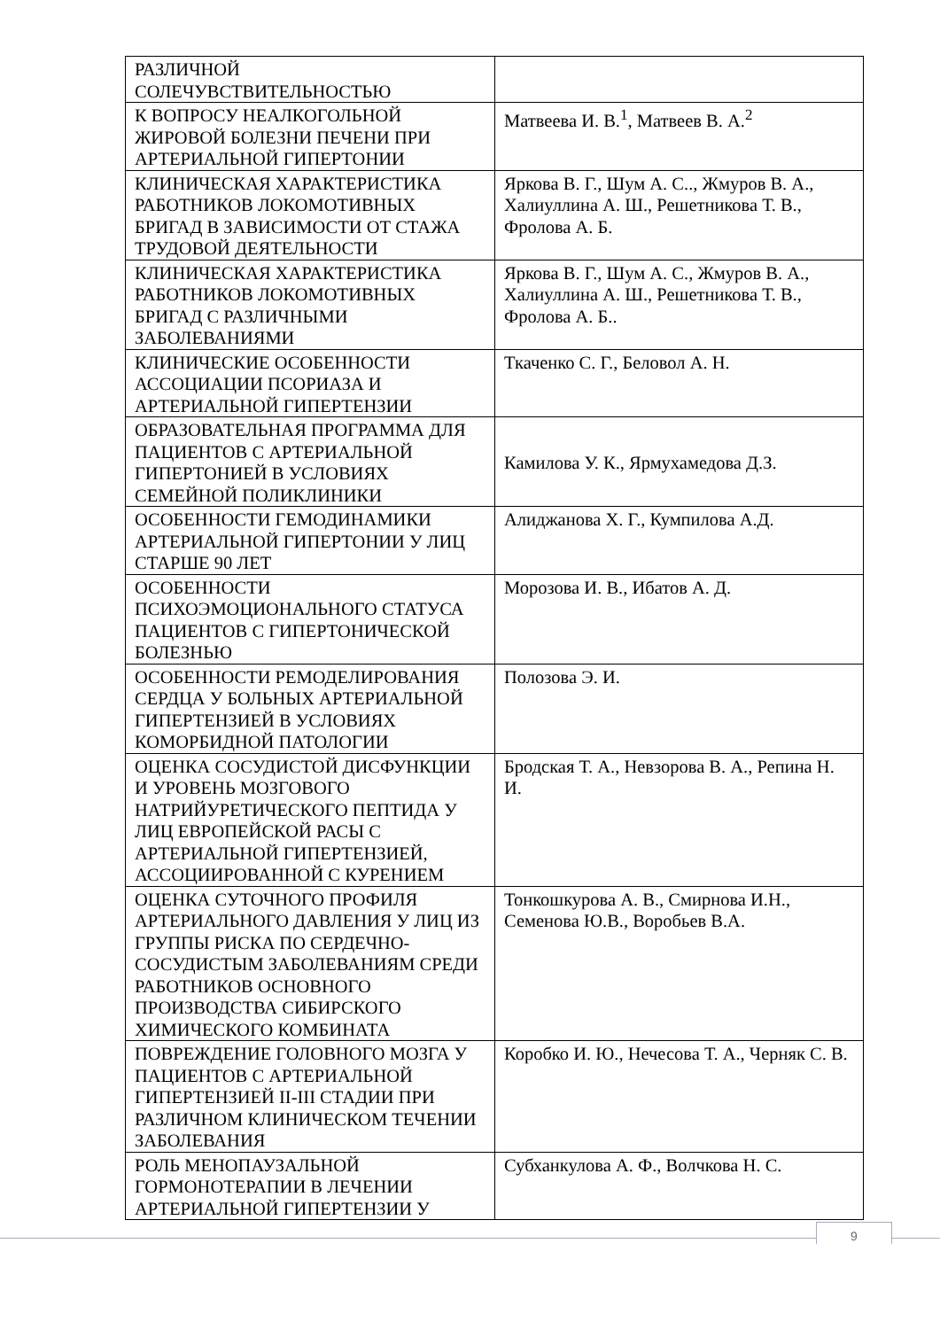| РАЗЛИЧНОЙ СОЛЕЧУВСТВИТЕЛЬНОСТЬЮ | |
| К ВОПРОСУ НЕАЛКОГОЛЬНОЙ ЖИРОВОЙ БОЛЕЗНИ ПЕЧЕНИ ПРИ АРТЕРИАЛЬНОЙ ГИПЕРТОНИИ | Матвеева И. В.<sup>1</sup>, Матвеев В. А.<sup>2</sup> |
| КЛИНИЧЕСКАЯ ХАРАКТЕРИСТИКА РАБОТНИКОВ ЛОКОМОТИВНЫХ БРИГАД В ЗАВИСИМОСТИ ОТ СТАЖА ТРУДОВОЙ ДЕЯТЕЛЬНОСТИ | Яркова В. Г., Шум А. С.., Жмуров В. А., Халиуллина А. Ш., Решетникова Т. В., Фролова А. Б. |
| КЛИНИЧЕСКАЯ ХАРАКТЕРИСТИКА РАБОТНИКОВ ЛОКОМОТИВНЫХ БРИГАД С РАЗЛИЧНЫМИ ЗАБОЛЕВАНИЯМИ | Яркова В. Г., Шум А. С., Жмуров В. А., Халиуллина А. Ш., Решетникова Т. В., Фролова А. Б.. |
| КЛИНИЧЕСКИЕ ОСОБЕННОСТИ АССОЦИАЦИИ ПСОРИАЗА И АРТЕРИАЛЬНОЙ ГИПЕРТЕНЗИИ | Ткаченко С. Г., Беловол А. Н. |
| ОБРАЗОВАТЕЛЬНАЯ ПРОГРАММА ДЛЯ ПАЦИЕНТОВ С АРТЕРИАЛЬНОЙ ГИПЕРТОНИЕЙ В УСЛОВИЯХ СЕМЕЙНОЙ ПОЛИКЛИНИКИ | Камилова У. К., Ярмухамедова Д.З. |
| ОСОБЕННОСТИ ГЕМОДИНАМИКИ АРТЕРИАЛЬНОЙ ГИПЕРТОНИИ У ЛИЦ СТАРШЕ 90 ЛЕТ | Алиджанова Х. Г., Кумпилова А.Д. |
| ОСОБЕННОСТИ ПСИХОЭМОЦИОНАЛЬНОГО СТАТУСА ПАЦИЕНТОВ С ГИПЕРТОНИЧЕСКОЙ БОЛЕЗНЬЮ | Морозова И. В., Ибатов А. Д. |
| ОСОБЕННОСТИ РЕМОДЕЛИРОВАНИЯ СЕРДЦА У БОЛЬНЫХ АРТЕРИАЛЬНОЙ ГИПЕРТЕНЗИЕЙ В УСЛОВИЯХ КОМОРБИДНОЙ ПАТОЛОГИИ | Полозова Э. И. |
| ОЦЕНКА СОСУДИСТОЙ ДИСФУНКЦИИ И УРОВЕНЬ МОЗГОВОГО НАТРИЙУРЕТИЧЕСКОГО ПЕПТИДА У ЛИЦ ЕВРОПЕЙСКОЙ РАСЫ С АРТЕРИАЛЬНОЙ ГИПЕРТЕНЗИЕЙ, АССОЦИИРОВАННОЙ С КУРЕНИЕМ | Бродская Т. А., Невзорова В. А., Репина Н. И. |
| ОЦЕНКА СУТОЧНОГО ПРОФИЛЯ АРТЕРИАЛЬНОГО ДАВЛЕНИЯ У ЛИЦ ИЗ ГРУППЫ РИСКА ПО СЕРДЕЧНО-СОСУДИСТЫМ ЗАБОЛЕВАНИЯМ СРЕДИ РАБОТНИКОВ ОСНОВНОГО ПРОИЗВОДСТВА СИБИРСКОГО ХИМИЧЕСКОГО КОМБИНАТА | Тонкошкурова А. В., Смирнова И.Н., Семенова Ю.В., Воробьев В.А. |
| ПОВРЕЖДЕНИЕ ГОЛОВНОГО МОЗГА У ПАЦИЕНТОВ С АРТЕРИАЛЬНОЙ ГИПЕРТЕНЗИЕЙ II-III СТАДИИ ПРИ РАЗЛИЧНОМ КЛИНИЧЕСКОМ ТЕЧЕНИИ ЗАБОЛЕВАНИЯ | Коробко И. Ю., Нечесова Т. А., Черняк С. В. |
| РОЛЬ МЕНОПАУЗАЛЬНОЙ ГОРМОНОТЕРАПИИ В ЛЕЧЕНИИ АРТЕРИАЛЬНОЙ ГИПЕРТЕНЗИИ У | Субханкулова А. Ф., Волчкова Н. С. |
9